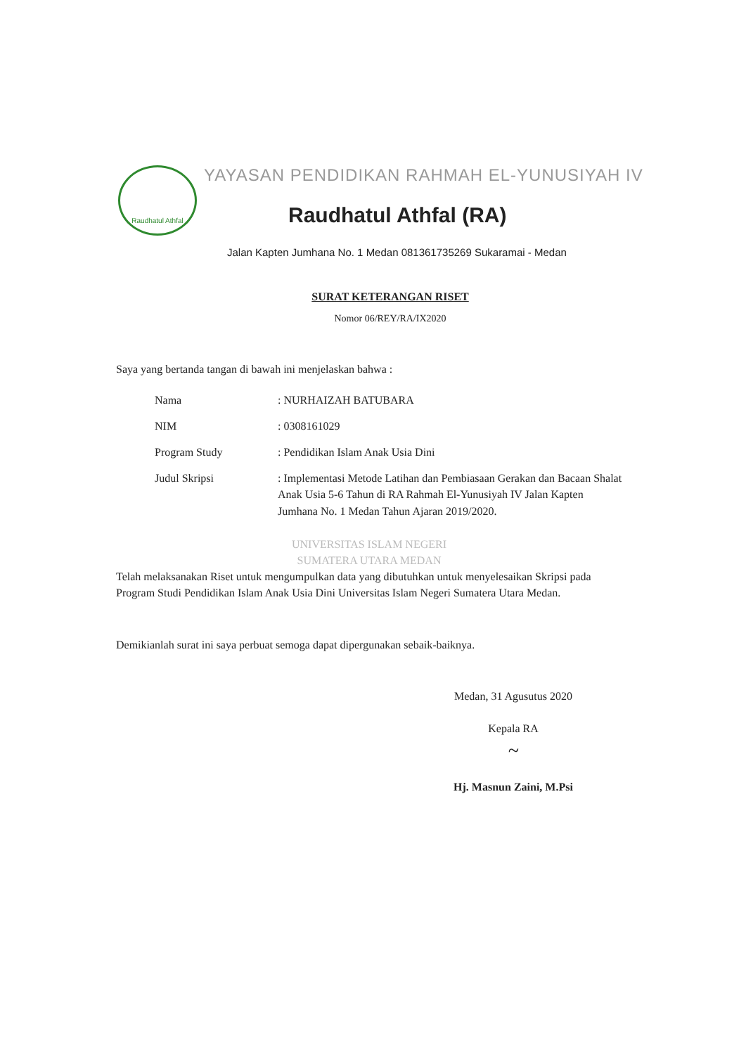Raudhatul Athfal
YAYASAN PENDIDIKAN RAHMAH EL-YUNUSIYAH IV
Raudhatul Athfal (RA)
Jalan Kapten Jumhana No. 1 Medan 081361735269 Sukaramai - Medan
SURAT KETERANGAN RISET
Nomor 06/REY/RA/IX2020
Saya yang bertanda tangan di bawah ini menjelaskan bahwa :
| Nama | : NURHAIZAH BATUBARA |
| NIM | : 0308161029 |
| Program Study | : Pendidikan Islam Anak Usia Dini |
| Judul Skripsi | : Implementasi Metode Latihan dan Pembiasaan Gerakan dan Bacaan Shalat Anak Usia 5-6 Tahun di RA Rahmah El-Yunusiyah IV Jalan Kapten Jumhana No. 1 Medan Tahun Ajaran 2019/2020. |
UNIVERSITAS ISLAM NEGERI
SUMATERA UTARA MEDAN
Telah melaksanakan Riset untuk mengumpulkan data yang dibutuhkan untuk menyelesaikan Skripsi pada Program Studi Pendidikan Islam Anak Usia Dini Universitas Islam Negeri Sumatera Utara Medan.
Demikianlah surat ini saya perbuat semoga dapat dipergunakan sebaik-baiknya.
Medan, 31 Agusutus 2020
Kepala RA
~
Hj. Masnun Zaini, M.Psi